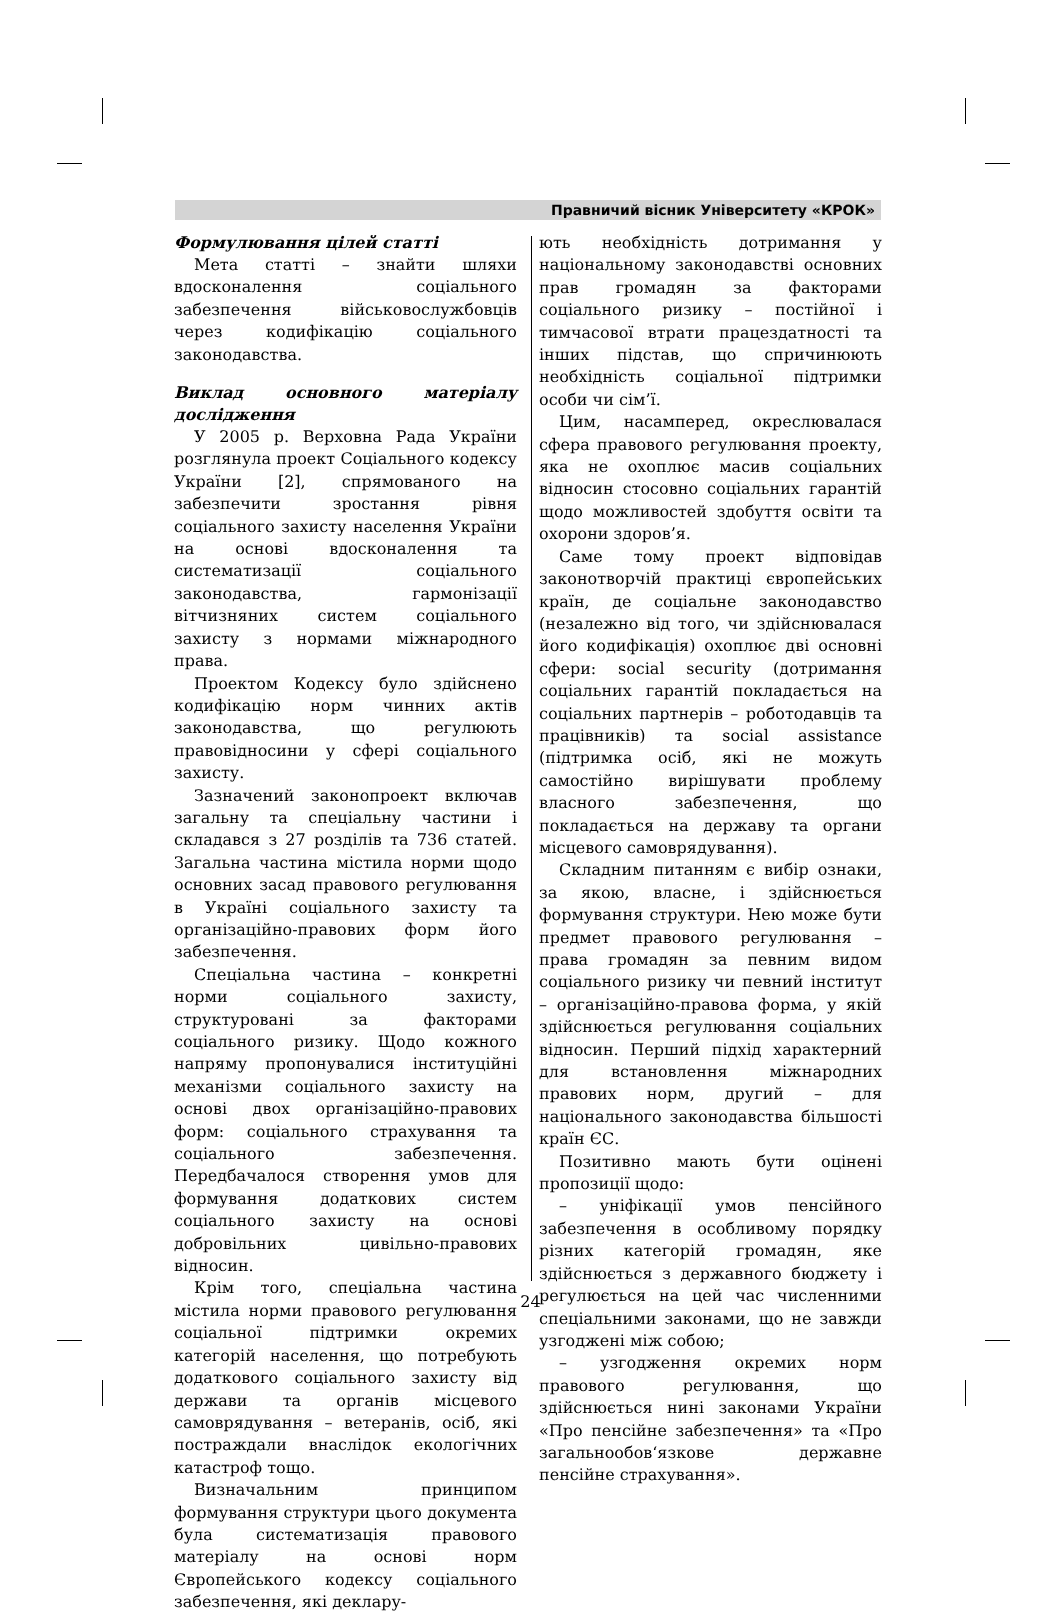Правничий вісник Університету «КРОК»
Формулювання цілей статті
Мета статті – знайти шляхи вдосконалення соціального забезпечення військовослужбовців через кодифікацію соціального законодавства.
Виклад основного матеріалу дослідження
У 2005 р. Верховна Рада України розглянула проект Соціального кодексу України [2], спрямованого на забезпечити зростання рівня соціального захисту населення України на основі вдосконалення та систематизації соціального законодавства, гармонізації вітчизняних систем соціального захисту з нормами міжнародного права.
Проектом Кодексу було здійснено кодифікацію норм чинних актів законодавства, що регулюють правовідносини у сфері соціального захисту.
Зазначений законопроект включав загальну та спеціальну частини і складався з 27 розділів та 736 статей. Загальна частина містила норми щодо основних засад правового регулювання в Україні соціального захисту та організаційно-правових форм його забезпечення.
Спеціальна частина – конкретні норми соціального захисту, структуровані за факторами соціального ризику. Щодо кожного напряму пропонувалися інституційні механізми соціального захисту на основі двох організаційно-правових форм: соціального страхування та соціального забезпечення. Передбачалося створення умов для формування додаткових систем соціального захисту на основі добровільних цивільно-правових відносин.
Крім того, спеціальна частина містила норми правового регулювання соціальної підтримки окремих категорій населення, що потребують додаткового соціального захисту від держави та органів місцевого самоврядування – ветеранів, осіб, які постраждали внаслідок екологічних катастроф тощо.
Визначальним принципом формування структури цього документа була систематизація правового матеріалу на основі норм Європейського кодексу соціального забезпечення, які деклару-
ють необхідність дотримання у національному законодавстві основних прав громадян за факторами соціального ризику – постійної і тимчасової втрати працездатності та інших підстав, що спричинюють необхідність соціальної підтримки особи чи сім’ї.
Цим, насамперед, окреслювалася сфера правового регулювання проекту, яка не охоплює масив соціальних відносин стосовно соціальних гарантій щодо можливостей здобуття освіти та охорони здоров’я.
Саме тому проект відповідав законотворчій практиці європейських країн, де соціальне законодавство (незалежно від того, чи здійснювалася його кодифікація) охоплює дві основні сфери: social security (дотримання соціальних гарантій покладається на соціальних партнерів – роботодавців та працівників) та social assistance (підтримка осіб, які не можуть самостійно вирішувати проблему власного забезпечення, що покладається на державу та органи місцевого самоврядування).
Складним питанням є вибір ознаки, за якою, власне, і здійснюється формування структури. Нею може бути предмет правового регулювання – права громадян за певним видом соціального ризику чи певний інститут – організаційно-правова форма, у якій здійснюється регулювання соціальних відносин. Перший підхід характерний для встановлення міжнародних правових норм, другий – для національного законодавства більшості країн ЄС.
Позитивно мають бути оцінені пропозиції щодо:
– уніфікації умов пенсійного забезпечення в особливому порядку різних категорій громадян, яке здійснюється з державного бюджету і регулюється на цей час численними спеціальними законами, що не завжди узгоджені між собою;
– узгодження окремих норм правового регулювання, що здійснюється нині законами України «Про пенсійне забезпечення» та «Про загальнообов‘язкове державне пенсійне страхування».
24